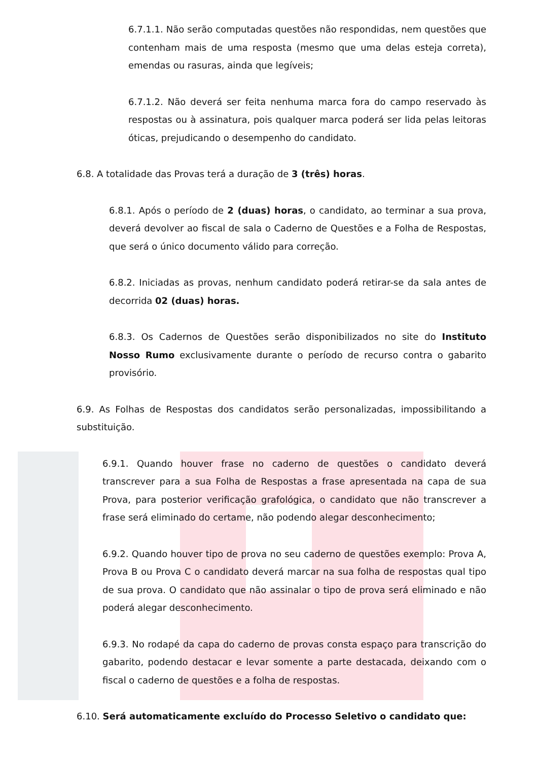6.7.1.1. Não serão computadas questões não respondidas, nem questões que contenham mais de uma resposta (mesmo que uma delas esteja correta), emendas ou rasuras, ainda que legíveis;
6.7.1.2. Não deverá ser feita nenhuma marca fora do campo reservado às respostas ou à assinatura, pois qualquer marca poderá ser lida pelas leitoras óticas, prejudicando o desempenho do candidato.
6.8. A totalidade das Provas terá a duração de 3 (três) horas.
6.8.1. Após o período de 2 (duas) horas, o candidato, ao terminar a sua prova, deverá devolver ao fiscal de sala o Caderno de Questões e a Folha de Respostas, que será o único documento válido para correção.
6.8.2. Iniciadas as provas, nenhum candidato poderá retirar-se da sala antes de decorrida 02 (duas) horas.
6.8.3. Os Cadernos de Questões serão disponibilizados no site do Instituto Nosso Rumo exclusivamente durante o período de recurso contra o gabarito provisório.
6.9. As Folhas de Respostas dos candidatos serão personalizadas, impossibilitando a substituição.
6.9.1. Quando houver frase no caderno de questões o candidato deverá transcrever para a sua Folha de Respostas a frase apresentada na capa de sua Prova, para posterior verificação grafológica, o candidato que não transcrever a frase será eliminado do certame, não podendo alegar desconhecimento;
6.9.2. Quando houver tipo de prova no seu caderno de questões exemplo: Prova A, Prova B ou Prova C o candidato deverá marcar na sua folha de respostas qual tipo de sua prova. O candidato que não assinalar o tipo de prova será eliminado e não poderá alegar desconhecimento.
6.9.3. No rodapé da capa do caderno de provas consta espaço para transcrição do gabarito, podendo destacar e levar somente a parte destacada, deixando com o fiscal o caderno de questões e a folha de respostas.
6.10. Será automaticamente excluído do Processo Seletivo o candidato que: